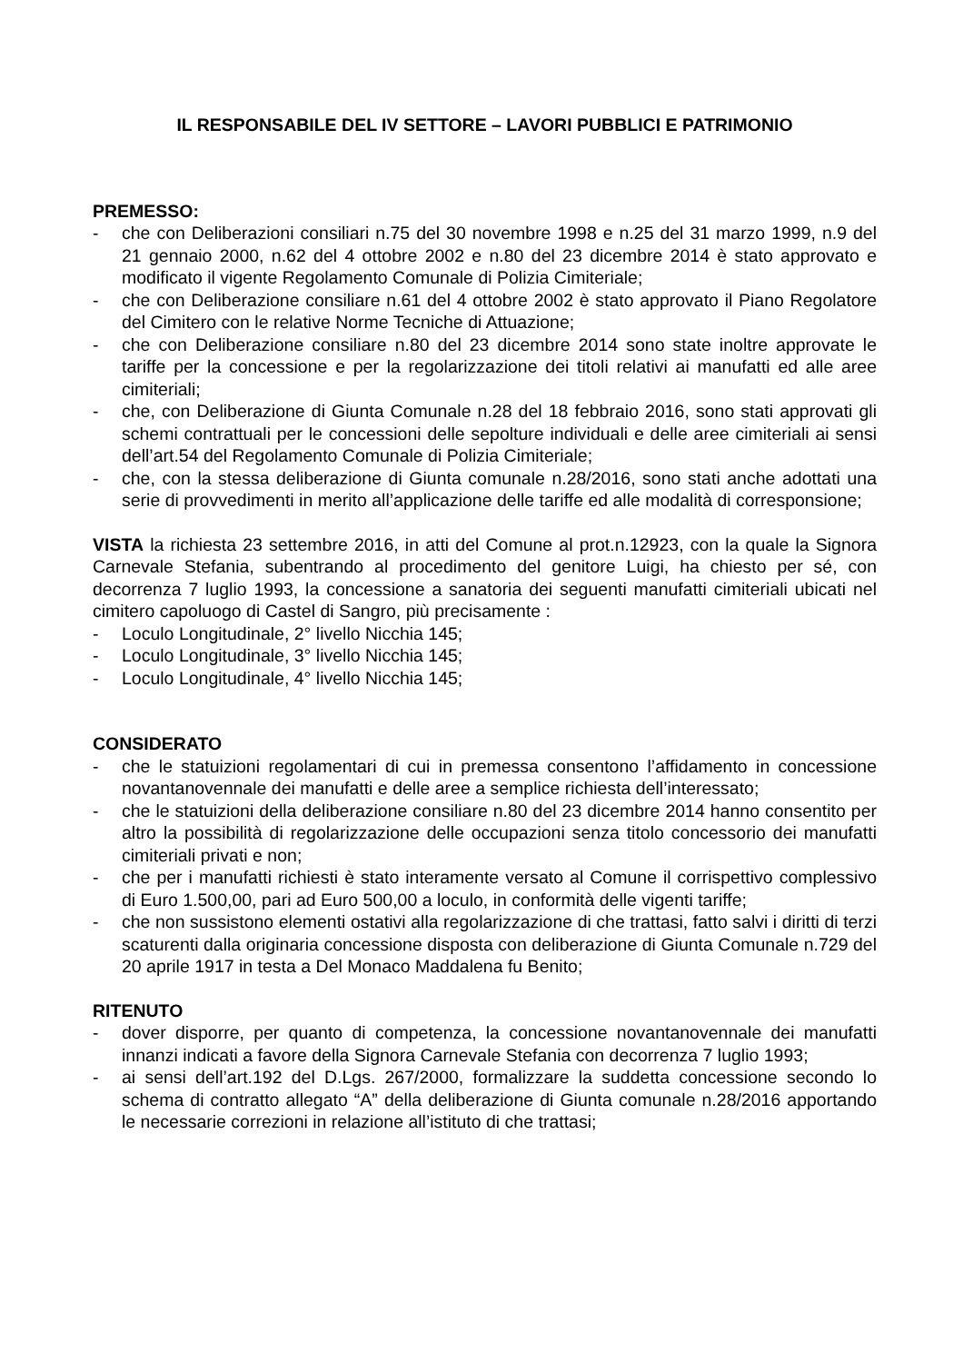IL RESPONSABILE DEL IV SETTORE – LAVORI PUBBLICI E PATRIMONIO
PREMESSO:
- che con Deliberazioni consiliari n.75 del 30 novembre 1998 e n.25 del 31 marzo 1999, n.9 del 21 gennaio 2000, n.62 del 4 ottobre 2002 e n.80 del 23 dicembre 2014 è stato approvato e modificato il vigente Regolamento Comunale di Polizia Cimiteriale;
- che con Deliberazione consiliare n.61 del 4 ottobre 2002 è stato approvato il Piano Regolatore del Cimitero con le relative Norme Tecniche di Attuazione;
- che con Deliberazione consiliare n.80 del 23 dicembre 2014 sono state inoltre approvate le tariffe per la concessione e per la regolarizzazione dei titoli relativi ai manufatti ed alle aree cimiteriali;
- che, con Deliberazione di Giunta Comunale n.28 del 18 febbraio 2016, sono stati approvati gli schemi contrattuali per le concessioni delle sepolture individuali e delle aree cimiteriali ai sensi dell’art.54 del Regolamento Comunale di Polizia Cimiteriale;
- che, con la stessa deliberazione di Giunta comunale n.28/2016, sono stati anche adottati una serie di provvedimenti in merito all’applicazione delle tariffe ed alle modalità di corresponsione;
VISTA la richiesta 23 settembre 2016, in atti del Comune al prot.n.12923, con la quale la Signora Carnevale Stefania, subentrando al procedimento del genitore Luigi, ha chiesto per sé, con decorrenza 7 luglio 1993, la concessione a sanatoria dei seguenti manufatti cimiteriali ubicati nel cimitero capoluogo di Castel di Sangro, più precisamente :
- Loculo Longitudinale, 2° livello Nicchia 145;
- Loculo Longitudinale, 3° livello Nicchia 145;
- Loculo Longitudinale, 4° livello Nicchia 145;
CONSIDERATO
- che le statuizioni regolamentari di cui in premessa consentono l’affidamento in concessione novantanovennale dei manufatti e delle aree a semplice richiesta dell’interessato;
- che le statuizioni della deliberazione consiliare n.80 del 23 dicembre 2014 hanno consentito per altro la possibilità di regolarizzazione delle occupazioni senza titolo concessorio dei manufatti cimiteriali privati e non;
- che per i manufatti richiesti è stato interamente versato al Comune il corrispettivo complessivo di Euro 1.500,00, pari ad Euro 500,00 a loculo, in conformità delle vigenti tariffe;
- che non sussistono elementi ostativi alla regolarizzazione di che trattasi, fatto salvi i diritti di terzi scaturenti dalla originaria concessione disposta con deliberazione di Giunta Comunale n.729 del 20 aprile 1917 in testa a Del Monaco Maddalena fu Benito;
RITENUTO
- dover disporre, per quanto di competenza, la concessione novantanovennale dei manufatti innanzi indicati a favore della Signora Carnevale Stefania con decorrenza 7 luglio 1993;
- ai sensi dell’art.192 del D.Lgs. 267/2000, formalizzare la suddetta concessione secondo lo schema di contratto allegato “A” della deliberazione di Giunta comunale n.28/2016 apportando le necessarie correzioni in relazione all’istituto di che trattasi;